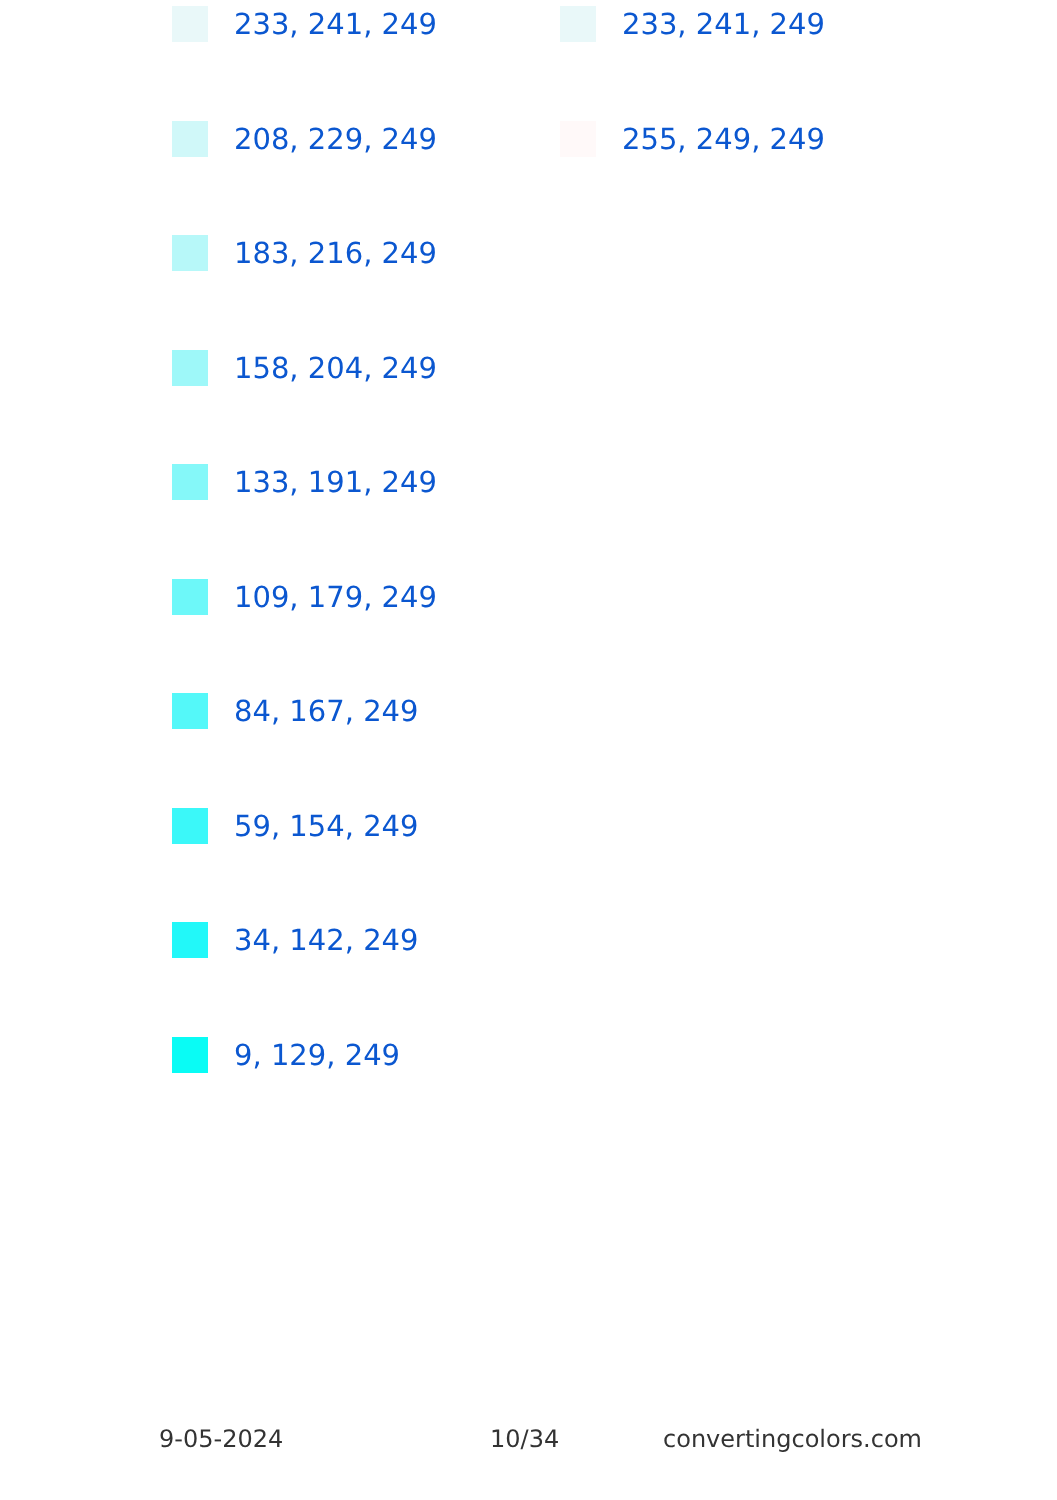233, 241, 249
208, 229, 249
183, 216, 249
158, 204, 249
133, 191, 249
109, 179, 249
84, 167, 249
59, 154, 249
34, 142, 249
9, 129, 249
233, 241, 249
255, 249, 249
9-05-2024 10/34 convertingcolors.com